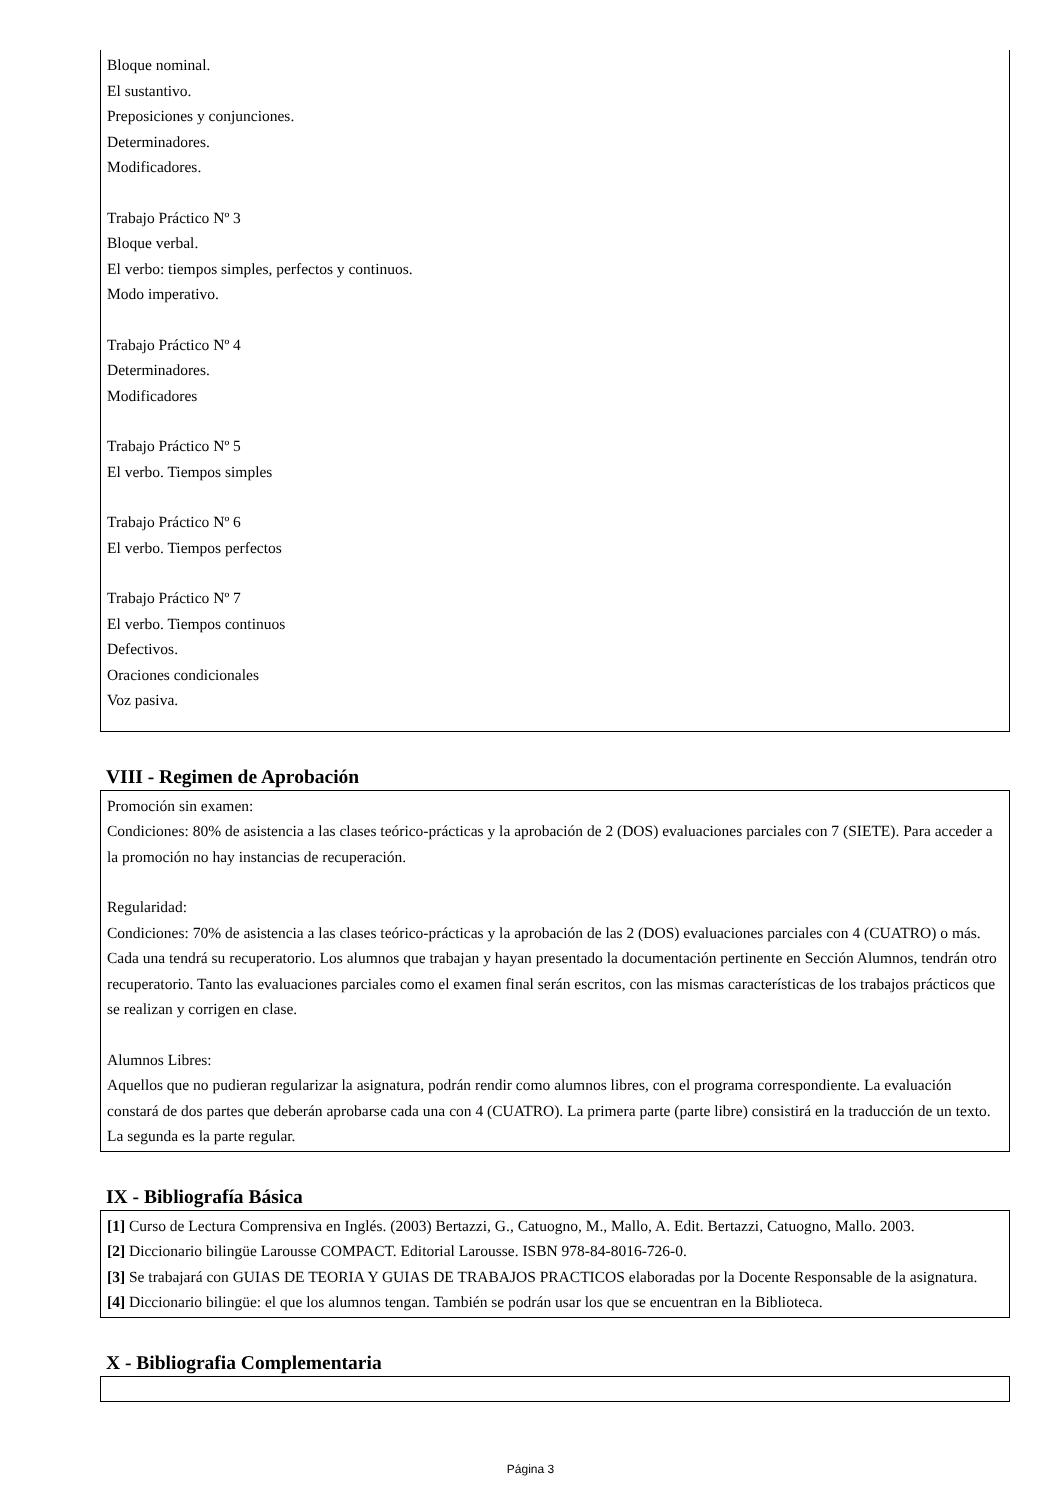Bloque nominal.
El sustantivo.
Preposiciones y conjunciones.
Determinadores.
Modificadores.
Trabajo Práctico Nº 3
Bloque verbal.
El verbo: tiempos simples, perfectos y continuos.
Modo imperativo.
Trabajo Práctico Nº 4
Determinadores.
Modificadores
Trabajo Práctico Nº 5
El verbo. Tiempos simples
Trabajo Práctico Nº 6
El verbo. Tiempos perfectos
Trabajo Práctico Nº 7
El verbo. Tiempos continuos
Defectivos.
Oraciones condicionales
Voz pasiva.
VIII - Regimen de Aprobación
Promoción sin examen:
Condiciones: 80% de asistencia a las clases teórico-prácticas y la aprobación de 2 (DOS) evaluaciones parciales con 7 (SIETE). Para acceder a la promoción no hay instancias de recuperación.
Regularidad:
Condiciones: 70% de asistencia a las clases teórico-prácticas y la aprobación de las 2 (DOS) evaluaciones parciales con 4 (CUATRO) o más. Cada una tendrá su recuperatorio. Los alumnos que trabajan y hayan presentado la documentación pertinente en Sección Alumnos, tendrán otro recuperatorio. Tanto las evaluaciones parciales como el examen final serán escritos, con las mismas características de los trabajos prácticos que se realizan y corrigen en clase.
Alumnos Libres:
Aquellos que no pudieran regularizar la asignatura, podrán rendir como alumnos libres, con el programa correspondiente. La evaluación constará de dos partes que deberán aprobarse cada una con 4 (CUATRO). La primera parte (parte libre) consistirá en la traducción de un texto. La segunda es la parte regular.
IX - Bibliografía Básica
[1] Curso de Lectura Comprensiva en Inglés. (2003) Bertazzi, G., Catuogno, M., Mallo, A. Edit. Bertazzi, Catuogno, Mallo. 2003.
[2] Diccionario bilingüe Larousse COMPACT. Editorial Larousse. ISBN 978-84-8016-726-0.
[3] Se trabajará con GUIAS DE TEORIA Y GUIAS DE TRABAJOS PRACTICOS elaboradas por la Docente Responsable de la asignatura.
[4] Diccionario bilingüe: el que los alumnos tengan. También se podrán usar los que se encuentran en la Biblioteca.
X - Bibliografia Complementaria
Página 3